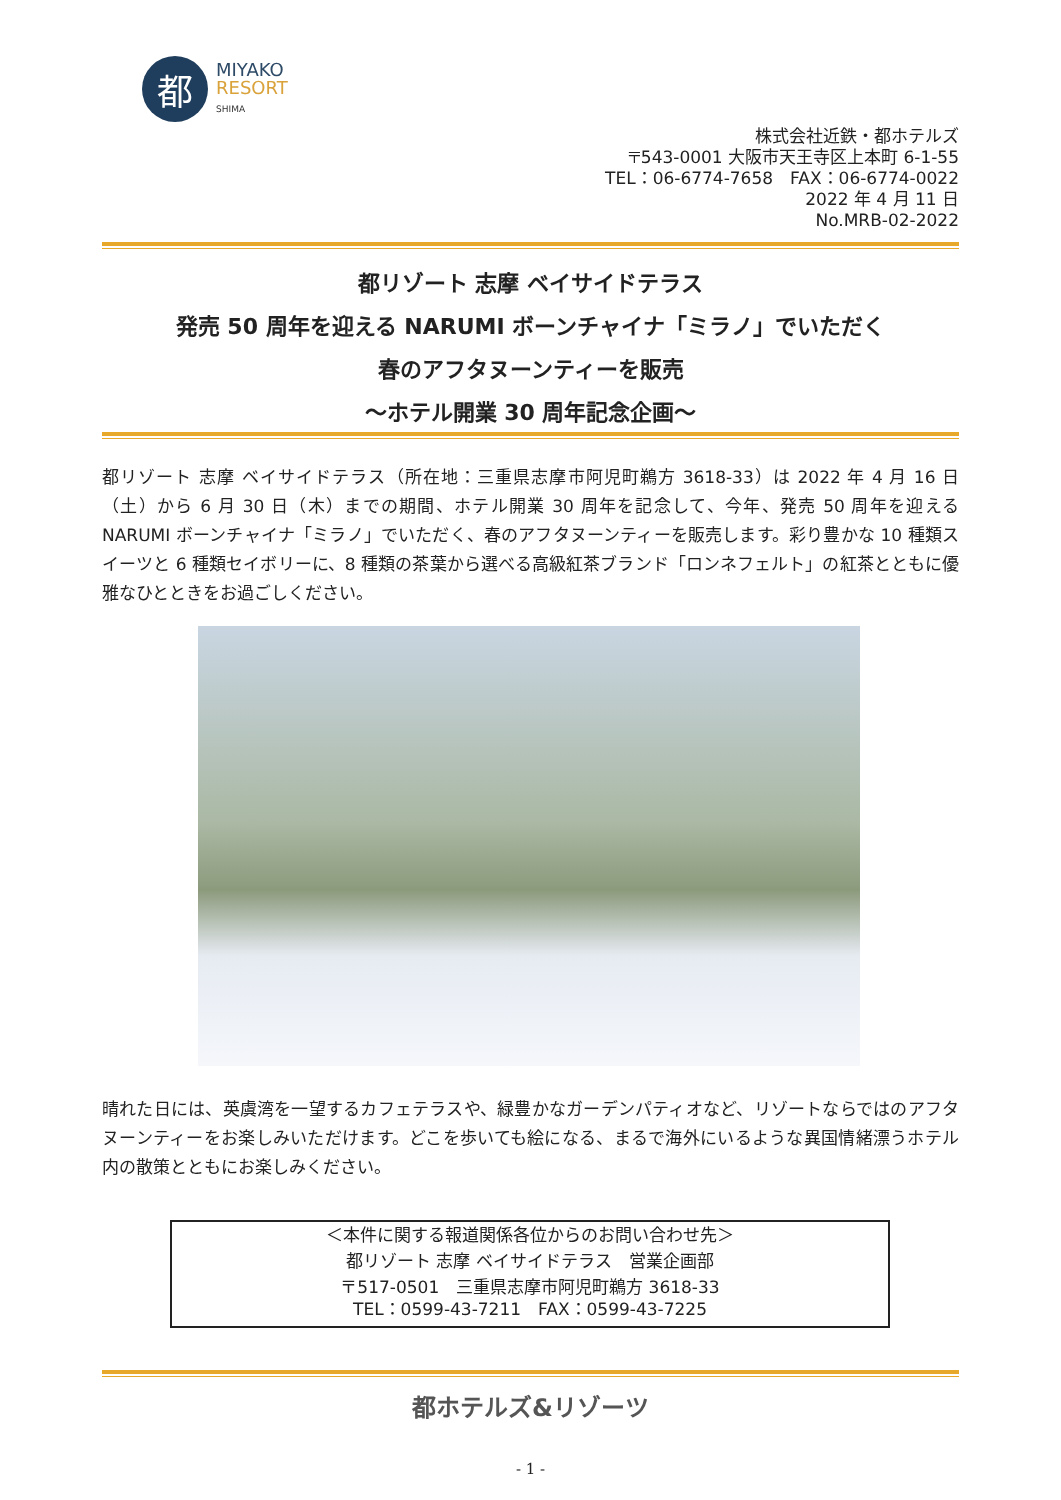都
MIYAKO
RESORT
SHIMA
株式会社近鉄・都ホテルズ
〒543-0001 大阪市天王寺区上本町 6-1-55
TEL：06-6774-7658　FAX：06-6774-0022
2022 年 4 月 11 日
No.MRB-02-2022
都リゾート 志摩 ベイサイドテラス
発売 50 周年を迎える NARUMI ボーンチャイナ「ミラノ」でいただく
春のアフタヌーンティーを販売
～ホテル開業 30 周年記念企画～
都リゾート 志摩 ベイサイドテラス（所在地：三重県志摩市阿児町鵜方 3618-33）は 2022 年 4 月 16 日（土）から 6 月 30 日（木）までの期間、ホテル開業 30 周年を記念して、今年、発売 50 周年を迎える NARUMI ボーンチャイナ「ミラノ」でいただく、春のアフタヌーンティーを販売します。彩り豊かな 10 種類スイーツと 6 種類セイボリーに、8 種類の茶葉から選べる高級紅茶ブランド「ロンネフェルト」の紅茶とともに優雅なひとときをお過ごしください。
晴れた日には、英虞湾を一望するカフェテラスや、緑豊かなガーデンパティオなど、リゾートならではのアフタヌーンティーをお楽しみいただけます。どこを歩いても絵になる、まるで海外にいるような異国情緒漂うホテル内の散策とともにお楽しみください。
＜本件に関する報道関係各位からのお問い合わせ先＞
都リゾート 志摩 ベイサイドテラス　営業企画部
〒517-0501　三重県志摩市阿児町鵜方 3618-33
TEL：0599-43-7211　FAX：0599-43-7225
都ホテルズ&リゾーツ
- 1 -